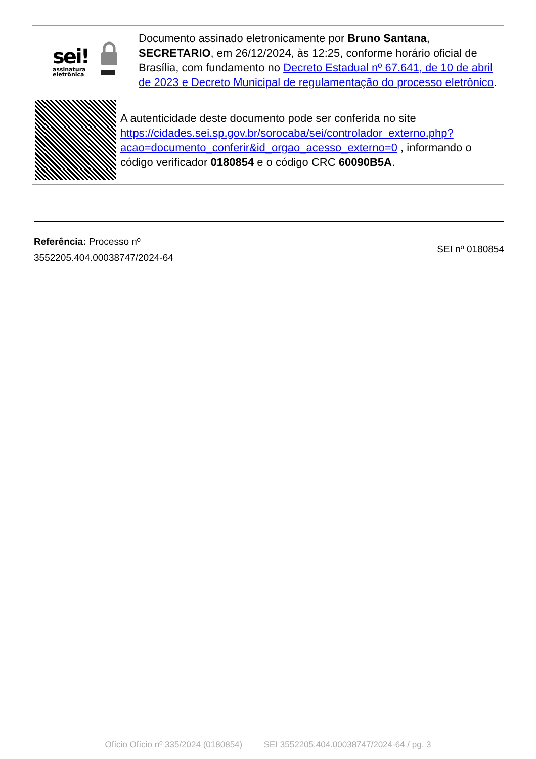sei!
assinatura
eletrônica
Documento assinado eletronicamente por Bruno Santana, SECRETARIO, em 26/12/2024, às 12:25, conforme horário oficial de Brasília, com fundamento no Decreto Estadual nº 67.641, de 10 de abril de 2023 e Decreto Municipal de regulamentação do processo eletrônico.
A autenticidade deste documento pode ser conferida no site https://cidades.sei.sp.gov.br/sorocaba/sei/controlador_externo.php?acao=documento_conferir&id_orgao_acesso_externo=0 , informando o código verificador 0180854 e o código CRC 60090B5A.
Referência: Processo nº
3552205.404.00038747/2024-64
SEI nº 0180854
Ofício Ofício nº 335/2024 (0180854) SEI 3552205.404.00038747/2024-64 / pg. 3